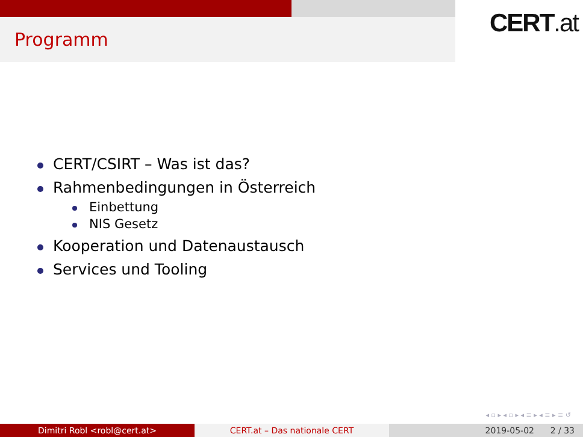Programm
CERT.at
CERT/CSIRT – Was ist das?
Rahmenbedingungen in Österreich
Einbettung
NIS Gesetz
Kooperation und Datenaustausch
Services und Tooling
◂ ▫ ▸ ◂ ▫ ▸ ◂ ≡ ▸ ◂ ≡ ▸ ≡ ↺
Dimitri Robl <robl@cert.at> CERT.at – Das nationale CERT 2019-05-02 2 / 33